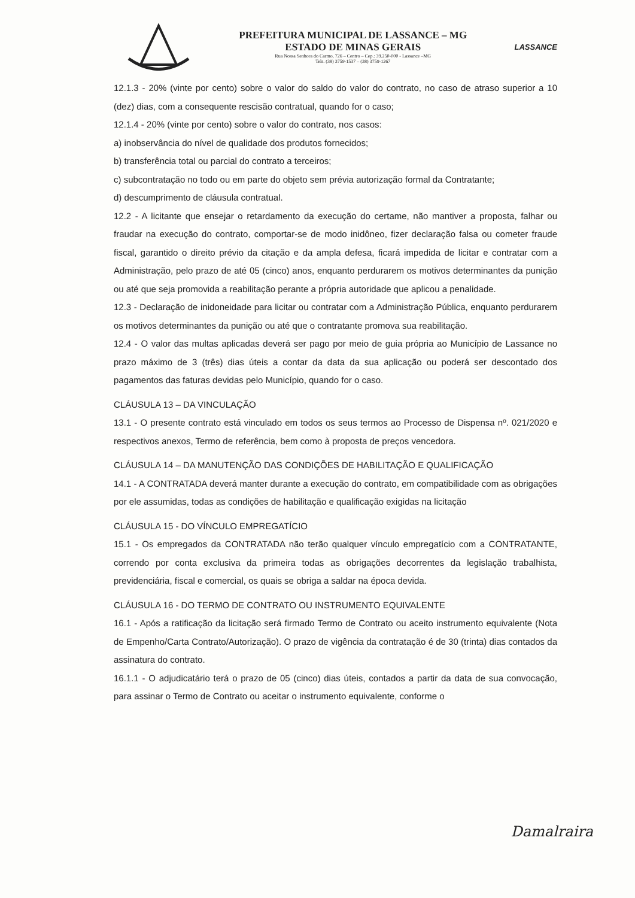PREFEITURA MUNICIPAL DE LASSANCE – MG
ESTADO DE MINAS GERAIS
Rua Nossa Senhora do Carmo, 726 – Centro – Cep.: 39.250-000 - Lassance –MG
Tels. (38) 3759-1537 – (38) 3759-1267
LASSANCE
12.1.3 - 20% (vinte por cento) sobre o valor do saldo do valor do contrato, no caso de atraso superior a 10 (dez) dias, com a consequente rescisão contratual, quando for o caso;
12.1.4 - 20% (vinte por cento) sobre o valor do contrato, nos casos:
a) inobservância do nível de qualidade dos produtos fornecidos;
b) transferência total ou parcial do contrato a terceiros;
c) subcontratação no todo ou em parte do objeto sem prévia autorização formal da Contratante;
d) descumprimento de cláusula contratual.
12.2 - A licitante que ensejar o retardamento da execução do certame, não mantiver a proposta, falhar ou fraudar na execução do contrato, comportar-se de modo inidôneo, fizer declaração falsa ou cometer fraude fiscal, garantido o direito prévio da citação e da ampla defesa, ficará impedida de licitar e contratar com a Administração, pelo prazo de até 05 (cinco) anos, enquanto perdurarem os motivos determinantes da punição ou até que seja promovida a reabilitação perante a própria autoridade que aplicou a penalidade.
12.3 - Declaração de inidoneidade para licitar ou contratar com a Administração Pública, enquanto perdurarem os motivos determinantes da punição ou até que o contratante promova sua reabilitação.
12.4 - O valor das multas aplicadas deverá ser pago por meio de guia própria ao Município de Lassance no prazo máximo de 3 (três) dias úteis a contar da data da sua aplicação ou poderá ser descontado dos pagamentos das faturas devidas pelo Município, quando for o caso.
CLÁUSULA 13 – DA VINCULAÇÃO
13.1 - O presente contrato está vinculado em todos os seus termos ao Processo de Dispensa nº. 021/2020 e respectivos anexos, Termo de referência, bem como à proposta de preços vencedora.
CLÁUSULA 14 – DA MANUTENÇÃO DAS CONDIÇÕES DE HABILITAÇÃO E QUALIFICAÇÃO
14.1 - A CONTRATADA deverá manter durante a execução do contrato, em compatibilidade com as obrigações por ele assumidas, todas as condições de habilitação e qualificação exigidas na licitação
CLÁUSULA 15 - DO VÍNCULO EMPREGATÍCIO
15.1 - Os empregados da CONTRATADA não terão qualquer vínculo empregatício com a CONTRATANTE, correndo por conta exclusiva da primeira todas as obrigações decorrentes da legislação trabalhista, previdenciária, fiscal e comercial, os quais se obriga a saldar na época devida.
CLÁUSULA 16 - DO TERMO DE CONTRATO OU INSTRUMENTO EQUIVALENTE
16.1 - Após a ratificação da licitação será firmado Termo de Contrato ou aceito instrumento equivalente (Nota de Empenho/Carta Contrato/Autorização). O prazo de vigência da contratação é de 30 (trinta) dias contados da assinatura do contrato.
16.1.1 - O adjudicatário terá o prazo de 05 (cinco) dias úteis, contados a partir da data de sua convocação, para assinar o Termo de Contrato ou aceitar o instrumento equivalente, conforme o
Damalraira